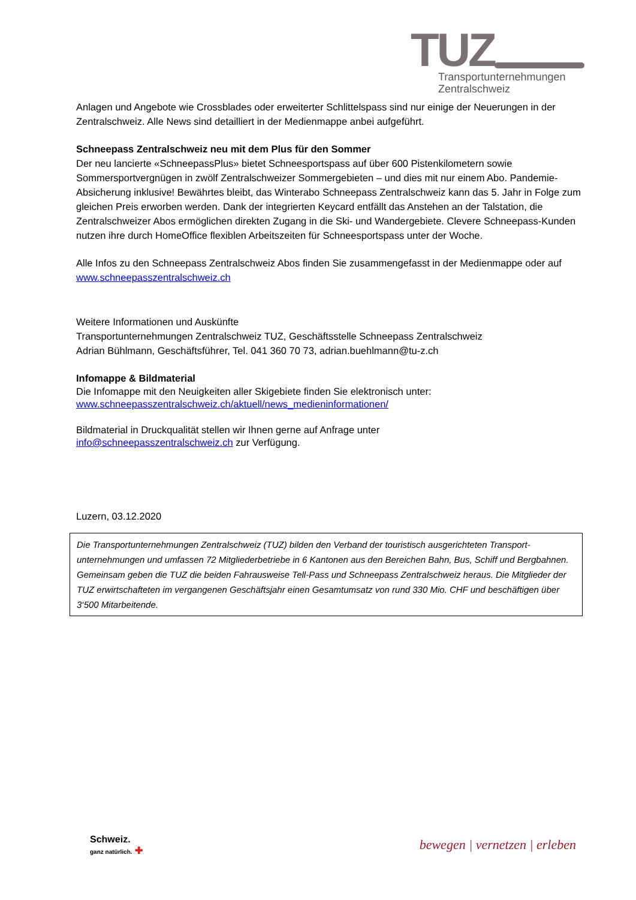TUZ
Transportunternehmungen
Zentralschweiz
Anlagen und Angebote wie Crossblades oder erweiterter Schlittelspass sind nur einige der Neuerungen in der Zentralschweiz. Alle News sind detailliert in der Medienmappe anbei aufgeführt.
Schneepass Zentralschweiz neu mit dem Plus für den Sommer
Der neu lancierte «SchneepassPlus» bietet Schneesportspass auf über 600 Pistenkilometern sowie Sommersportvergnügen in zwölf Zentralschweizer Sommergebieten – und dies mit nur einem Abo. Pandemie-Absicherung inklusive! Bewährtes bleibt, das Winterabo Schneepass Zentralschweiz kann das 5. Jahr in Folge zum gleichen Preis erworben werden. Dank der integrierten Keycard entfällt das Anstehen an der Talstation, die Zentralschweizer Abos ermöglichen direkten Zugang in die Ski- und Wandergebiete. Clevere Schneepass-Kunden nutzen ihre durch HomeOffice flexiblen Arbeitszeiten für Schneesportspass unter der Woche.
Alle Infos zu den Schneepass Zentralschweiz Abos finden Sie zusammengefasst in der Medienmappe oder auf www.schneepasszentralschweiz.ch
Weitere Informationen und Auskünfte
Transportunternehmungen Zentralschweiz TUZ, Geschäftsstelle Schneepass Zentralschweiz
Adrian Bühlmann, Geschäftsführer, Tel. 041 360 70 73, adrian.buehlmann@tu-z.ch
Infomappe & Bildmaterial
Die Infomappe mit den Neuigkeiten aller Skigebiete finden Sie elektronisch unter:
www.schneepasszentralschweiz.ch/aktuell/news_medieninformationen/
Bildmaterial in Druckqualität stellen wir Ihnen gerne auf Anfrage unter
info@schneepasszentralschweiz.ch zur Verfügung.
Luzern, 03.12.2020
Die Transportunternehmungen Zentralschweiz (TUZ) bilden den Verband der touristisch ausgerichteten Transport-unternehmungen und umfassen 72 Mitgliederbetriebe in 6 Kantonen aus den Bereichen Bahn, Bus, Schiff und Bergbahnen. Gemeinsam geben die TUZ die beiden Fahrausweise Tell-Pass und Schneepass Zentralschweiz heraus. Die Mitglieder der TUZ erwirtschafteten im vergangenen Geschäftsjahr einen Gesamtumsatz von rund 330 Mio. CHF und beschäftigen über 3‘500 Mitarbeitende.
Schweiz.
ganz natürlich. ✚
bewegen | vernetzen | erleben